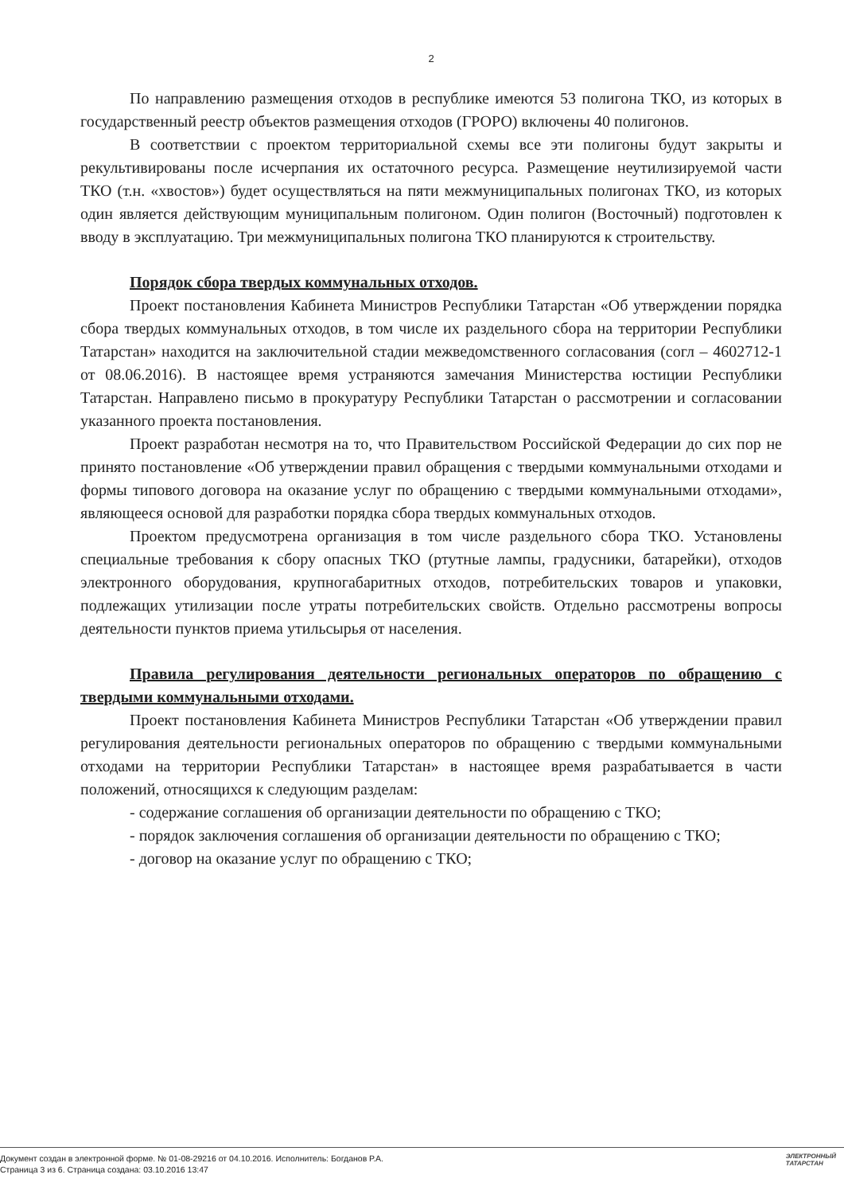2
По направлению размещения отходов в республике имеются 53 полигона ТКО, из которых в государственный реестр объектов размещения отходов (ГРОРО) включены 40 полигонов.
В соответствии с проектом территориальной схемы все эти полигоны будут закрыты и рекультивированы после исчерпания их остаточного ресурса. Размещение неутилизируемой части ТКО (т.н. «хвостов») будет осуществляться на пяти межмуниципальных полигонах ТКО, из которых один является действующим муниципальным полигоном. Один полигон (Восточный) подготовлен к вводу в эксплуатацию. Три межмуниципальных полигона ТКО планируются к строительству.
Порядок сбора твердых коммунальных отходов.
Проект постановления Кабинета Министров Республики Татарстан «Об утверждении порядка сбора твердых коммунальных отходов, в том числе их раздельного сбора на территории Республики Татарстан» находится на заключительной стадии межведомственного согласования (согл – 4602712-1 от 08.06.2016). В настоящее время устраняются замечания Министерства юстиции Республики Татарстан. Направлено письмо в прокуратуру Республики Татарстан о рассмотрении и согласовании указанного проекта постановления.
Проект разработан несмотря на то, что Правительством Российской Федерации до сих пор не принято постановление «Об утверждении правил обращения с твердыми коммунальными отходами и формы типового договора на оказание услуг по обращению с твердыми коммунальными отходами», являющееся основой для разработки порядка сбора твердых коммунальных отходов.
Проектом предусмотрена организация в том числе раздельного сбора ТКО. Установлены специальные требования к сбору опасных ТКО (ртутные лампы, градусники, батарейки), отходов электронного оборудования, крупногабаритных отходов, потребительских товаров и упаковки, подлежащих утилизации после утраты потребительских свойств. Отдельно рассмотрены вопросы деятельности пунктов приема утильсырья от населения.
Правила регулирования деятельности региональных операторов по обращению с твердыми коммунальными отходами.
Проект постановления Кабинета Министров Республики Татарстан «Об утверждении правил регулирования деятельности региональных операторов по обращению с твердыми коммунальными отходами на территории Республики Татарстан» в настоящее время разрабатывается в части положений, относящихся к следующим разделам:
- содержание соглашения об организации деятельности по обращению с ТКО;
- порядок заключения соглашения об организации деятельности по обращению с ТКО;
- договор на оказание услуг по обращению с ТКО;
Документ создан в электронной форме. № 01-08-29216 от 04.10.2016. Исполнитель: Богданов Р.А.
Страница 3 из 6. Страница создана: 03.10.2016 13:47
ЭЛЕКТРОННЫЙ
ТАТАРСТАН